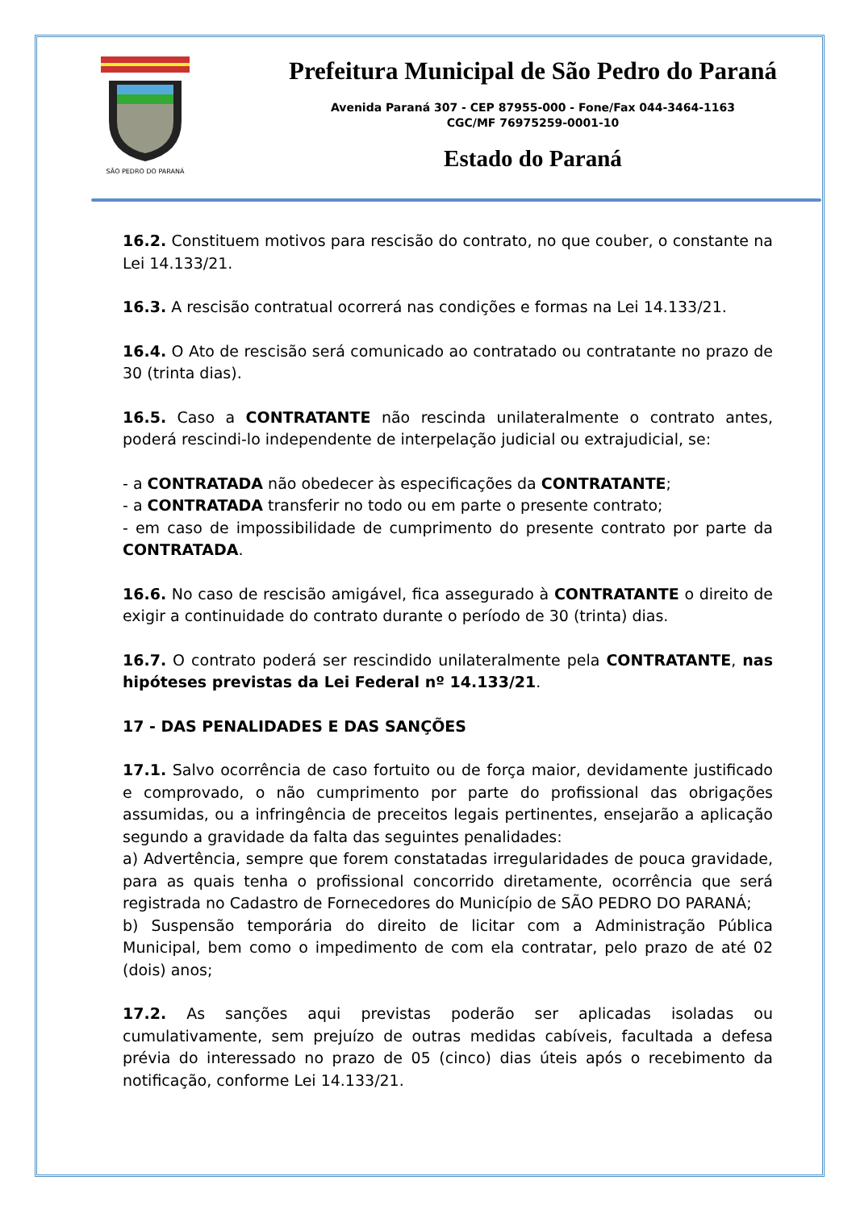SÃO PEDRO DO PARANÁ
Prefeitura Municipal de São Pedro do Paraná
Avenida Paraná 307 - CEP 87955-000 - Fone/Fax 044-3464-1163
CGC/MF 76975259-0001-10
Estado do Paraná
16.2. Constituem motivos para rescisão do contrato, no que couber, o constante na Lei 14.133/21.
16.3. A rescisão contratual ocorrerá nas condições e formas na Lei 14.133/21.
16.4. O Ato de rescisão será comunicado ao contratado ou contratante no prazo de 30 (trinta dias).
16.5. Caso a CONTRATANTE não rescinda unilateralmente o contrato antes, poderá rescindi-lo independente de interpelação judicial ou extrajudicial, se:
- a CONTRATADA não obedecer às especificações da CONTRATANTE;
- a CONTRATADA transferir no todo ou em parte o presente contrato;
- em caso de impossibilidade de cumprimento do presente contrato por parte da CONTRATADA.
16.6. No caso de rescisão amigável, fica assegurado à CONTRATANTE o direito de exigir a continuidade do contrato durante o período de 30 (trinta) dias.
16.7. O contrato poderá ser rescindido unilateralmente pela CONTRATANTE, nas hipóteses previstas da Lei Federal nº 14.133/21.
17 - DAS PENALIDADES E DAS SANÇÕES
17.1. Salvo ocorrência de caso fortuito ou de força maior, devidamente justificado e comprovado, o não cumprimento por parte do profissional das obrigações assumidas, ou a infringência de preceitos legais pertinentes, ensejarão a aplicação segundo a gravidade da falta das seguintes penalidades:
a) Advertência, sempre que forem constatadas irregularidades de pouca gravidade, para as quais tenha o profissional concorrido diretamente, ocorrência que será registrada no Cadastro de Fornecedores do Município de SÃO PEDRO DO PARANÁ;
b) Suspensão temporária do direito de licitar com a Administração Pública Municipal, bem como o impedimento de com ela contratar, pelo prazo de até 02 (dois) anos;
17.2. As sanções aqui previstas poderão ser aplicadas isoladas ou cumulativamente, sem prejuízo de outras medidas cabíveis, facultada a defesa prévia do interessado no prazo de 05 (cinco) dias úteis após o recebimento da notificação, conforme Lei 14.133/21.